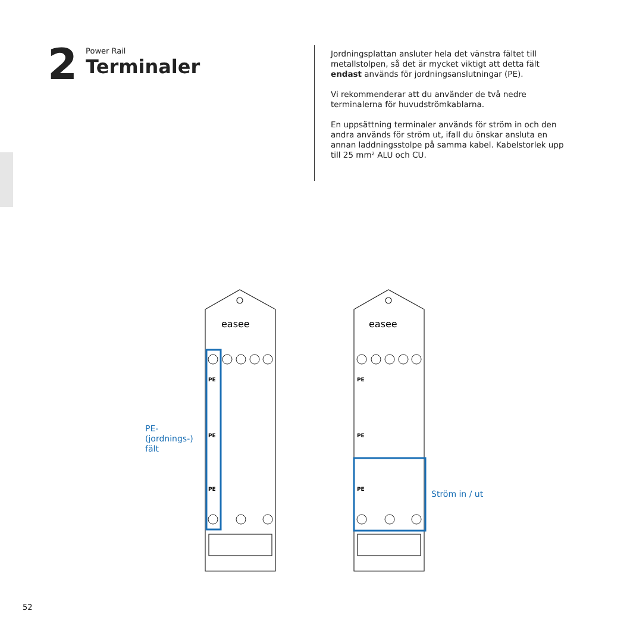2
Power Rail
Terminaler
Jordningsplattan ansluter hela det vänstra fältet till metallstolpen, så det är mycket viktigt att detta fält endast används för jordningsanslutningar (PE).
Vi rekommenderar att du använder de två nedre terminalerna för huvudströmkablarna.
En uppsättning terminaler används för ström in och den andra används för ström ut, ifall du önskar ansluta en annan laddningsstolpe på samma kabel. Kabelstorlek upp till 25 mm² ALU och CU.
PE
PE
PE
PE
PE
PE
easee
easee
PE-
(jordnings-)
fält
Ström in / ut
52